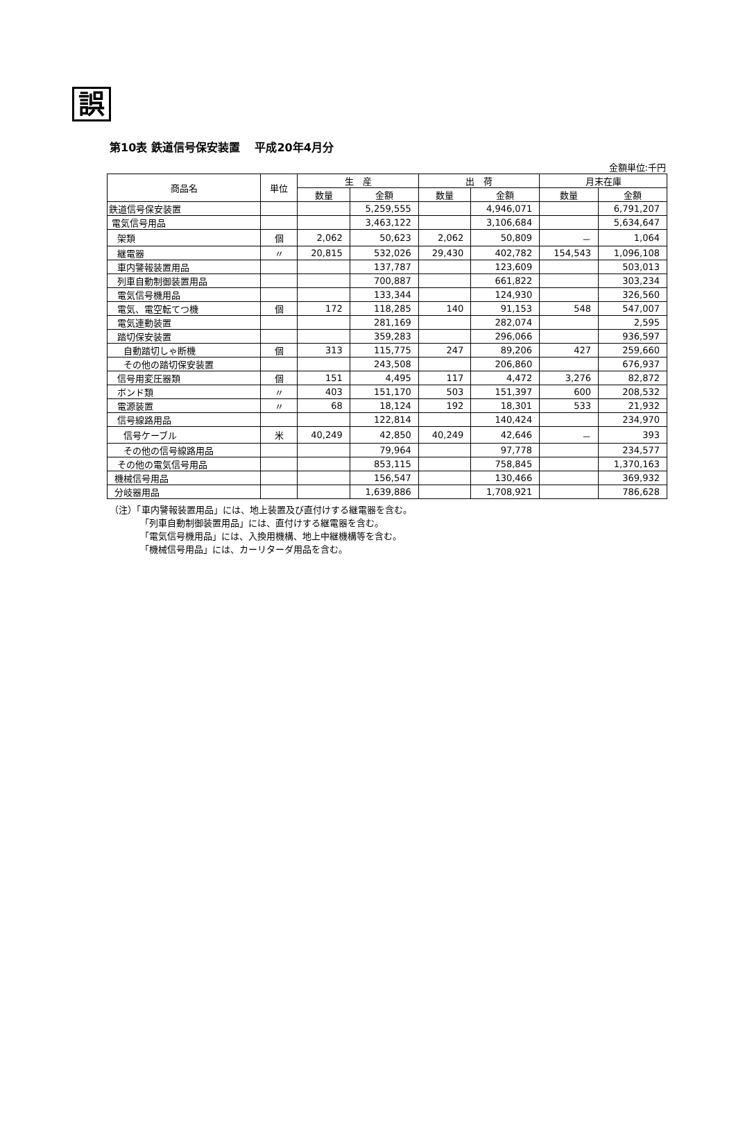誤
第10表 鉄道信号保安装置　 平成20年4月分
金額単位:千円
| 商品名 | 単位 | 生 産 | | 出 荷 | | 月末在庫 | |
| --- | --- | --- | --- | --- | --- | --- | --- |
| | | 数量 | 金額 | 数量 | 金額 | 数量 | 金額 |
| 鉄道信号保安装置 | | | 5,259,555 | | 4,946,071 | | 6,791,207 |
| 電気信号用品 | | | 3,463,122 | | 3,106,684 | | 5,634,647 |
| 架類 | 個 | 2,062 | 50,623 | 2,062 | 50,809 | － | 1,064 |
| 継電器 | 〃 | 20,815 | 532,026 | 29,430 | 402,782 | 154,543 | 1,096,108 |
| 車内警報装置用品 | | | 137,787 | | 123,609 | | 503,013 |
| 列車自動制御装置用品 | | | 700,887 | | 661,822 | | 303,234 |
| 電気信号機用品 | | | 133,344 | | 124,930 | | 326,560 |
| 電気、電空転てつ機 | 個 | 172 | 118,285 | 140 | 91,153 | 548 | 547,007 |
| 電気連動装置 | | | 281,169 | | 282,074 | | 2,595 |
| 踏切保安装置 | | | 359,283 | | 296,066 | | 936,597 |
| 自動踏切しゃ断機 | 個 | 313 | 115,775 | 247 | 89,206 | 427 | 259,660 |
| その他の踏切保安装置 | | | 243,508 | | 206,860 | | 676,937 |
| 信号用変圧器類 | 個 | 151 | 4,495 | 117 | 4,472 | 3,276 | 82,872 |
| ボンド類 | 〃 | 403 | 151,170 | 503 | 151,397 | 600 | 208,532 |
| 電源装置 | 〃 | 68 | 18,124 | 192 | 18,301 | 533 | 21,932 |
| 信号線路用品 | | | 122,814 | | 140,424 | | 234,970 |
| 信号ケーブル | 米 | 40,249 | 42,850 | 40,249 | 42,646 | － | 393 |
| その他の信号線路用品 | | | 79,964 | | 97,778 | | 234,577 |
| その他の電気信号用品 | | | 853,115 | | 758,845 | | 1,370,163 |
| 機械信号用品 | | | 156,547 | | 130,466 | | 369,932 |
| 分岐器用品 | | | 1,639,886 | | 1,708,921 | | 786,628 |
（注）「車内警報装置用品」には、地上装置及び直付けする継電器を含む。
「列車自動制御装置用品」には、直付けする継電器を含む。
「電気信号機用品」には、入換用機構、地上中継機構等を含む。
「機械信号用品」には、カーリターダ用品を含む。